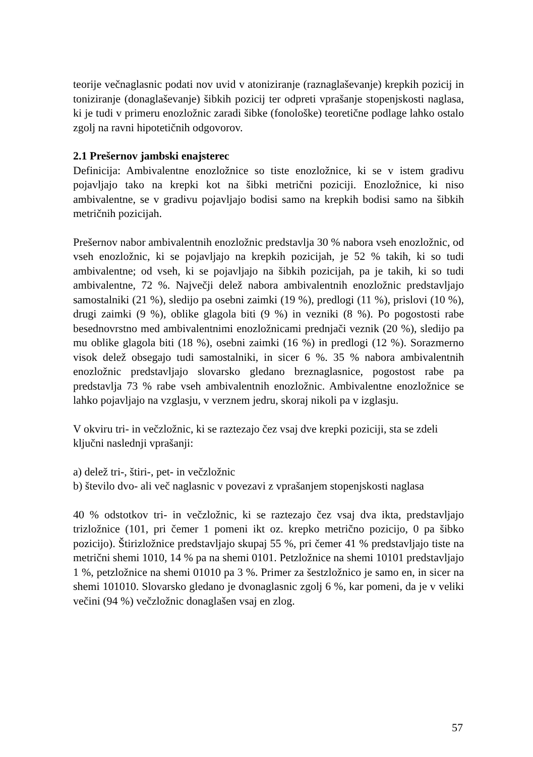teorije večnaglasnic podati nov uvid v atoniziranje (raznaglaševanje) krepkih pozicij in toniziranje (donaglaševanje) šibkih pozicij ter odpreti vprašanje stopenjskosti naglasa, ki je tudi v primeru enozložnic zaradi šibke (fonološke) teoretične podlage lahko ostalo zgolj na ravni hipotetičnih odgovorov.
2.1 Prešernov jambski enajsterec
Definicija: Ambivalentne enozložnice so tiste enozložnice, ki se v istem gradivu pojavljajo tako na krepki kot na šibki metrični poziciji. Enozložnice, ki niso ambivalentne, se v gradivu pojavljajo bodisi samo na krepkih bodisi samo na šibkih metričnih pozicijah.
Prešernov nabor ambivalentnih enozložnic predstavlja 30 % nabora vseh enozložnic, od vseh enozložnic, ki se pojavljajo na krepkih pozicijah, je 52 % takih, ki so tudi ambivalentne; od vseh, ki se pojavljajo na šibkih pozicijah, pa je takih, ki so tudi ambivalentne, 72 %. Največji delež nabora ambivalentnih enozložnic predstavljajo samostalniki (21 %), sledijo pa osebni zaimki (19 %), predlogi (11 %), prislovi (10 %), drugi zaimki (9 %), oblike glagola biti (9 %) in vezniki (8 %). Po pogostosti rabe besednovrstno med ambivalentnimi enozložnicami prednjači veznik (20 %), sledijo pa mu oblike glagola biti (18 %), osebni zaimki (16 %) in predlogi (12 %). Sorazmerno visok delež obsegajo tudi samostalniki, in sicer 6 %. 35 % nabora ambivalentnih enozložnic predstavljajo slovarsko gledano breznaglasnice, pogostost rabe pa predstavlja 73 % rabe vseh ambivalentnih enozložnic. Ambivalentne enozložnice se lahko pojavljajo na vzglasju, v verznem jedru, skoraj nikoli pa v izglasju.
V okviru tri- in večzložnic, ki se raztezajo čez vsaj dve krepki poziciji, sta se zdeli ključni naslednji vprašanji:
a) delež tri-, štiri-, pet- in večzložnic
b) število dvo- ali več naglasnic v povezavi z vprašanjem stopenjskosti naglasa
40 % odstotkov tri- in večzložnic, ki se raztezajo čez vsaj dva ikta, predstavljajo trizložnice (101, pri čemer 1 pomeni ikt oz. krepko metrično pozicijo, 0 pa šibko pozicijo). Štirizložnice predstavljajo skupaj 55 %, pri čemer 41 % predstavljajo tiste na metrični shemi 1010, 14 % pa na shemi 0101. Petzložnice na shemi 10101 predstavljajo 1 %, petzložnice na shemi 01010 pa 3 %. Primer za šestzložnico je samo en, in sicer na shemi 101010. Slovarsko gledano je dvonaglasnic zgolj 6 %, kar pomeni, da je v veliki večini (94 %) večzložnic donaglašen vsaj en zlog.
57